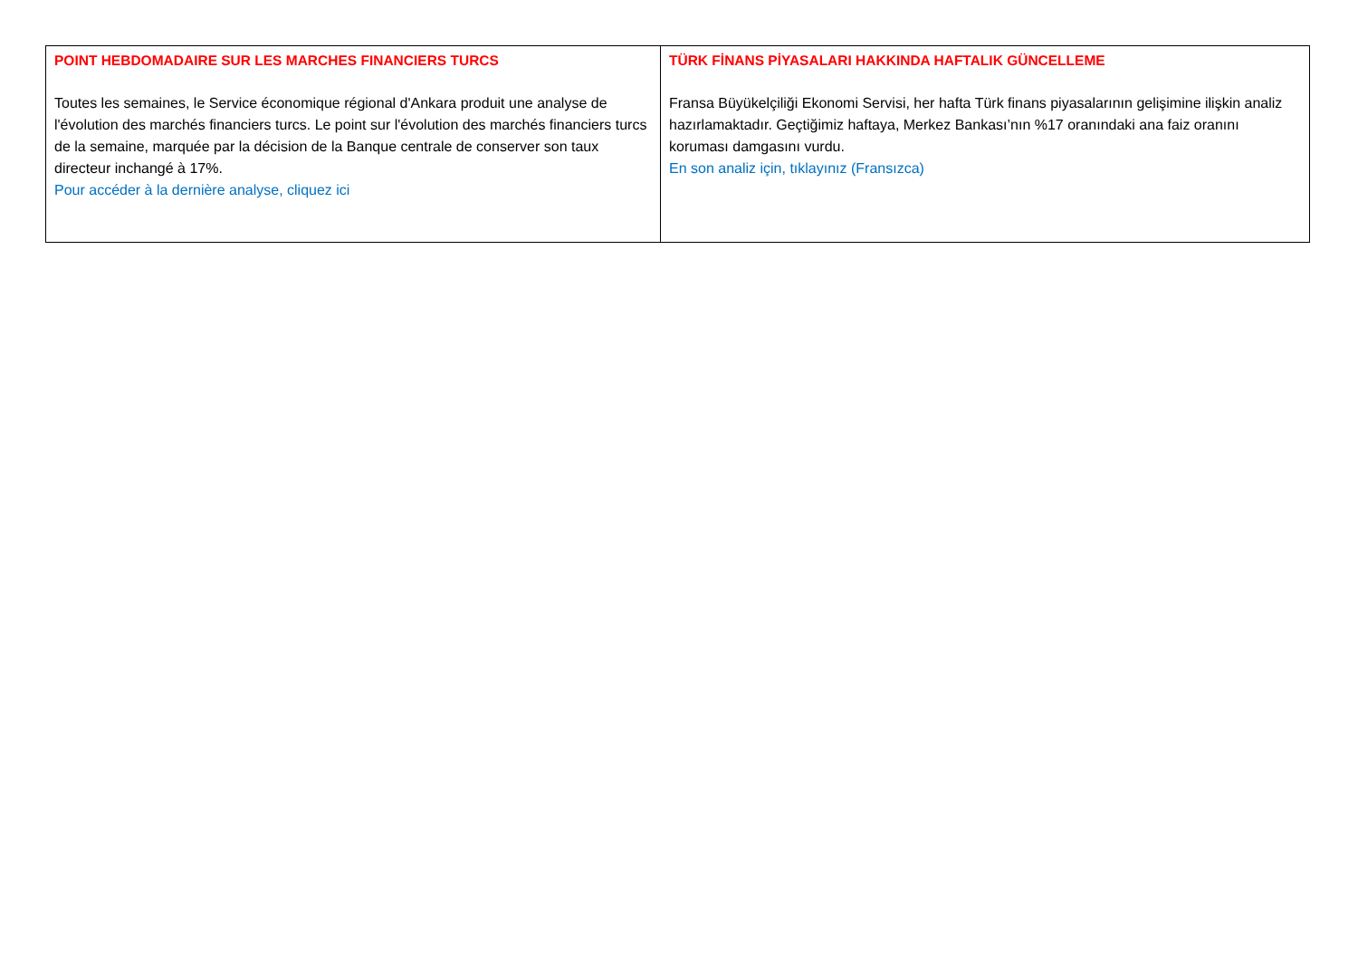| POINT HEBDOMADAIRE SUR LES MARCHES FINANCIERS TURCS Toutes les semaines, le Service économique régional d'Ankara produit une analyse de l'évolution des marchés financiers turcs. Le point sur l'évolution des marchés financiers turcs de la semaine, marquée par la décision de la Banque centrale de conserver son taux directeur inchangé à 17%. Pour accéder à la dernière analyse, cliquez ici | TÜRK FİNANS PİYASALARI HAKKINDA HAFTALIK GÜNCELLEME Fransa Büyükelçiliği Ekonomi Servisi, her hafta Türk finans piyasalarının gelişimine ilişkin analiz hazırlamaktadır. Geçtiğimiz haftaya, Merkez Bankası’nın %17 oranındaki ana faiz oranını koruması damgasını vurdu. En son analiz için, tıklayınız (Fransızca) |